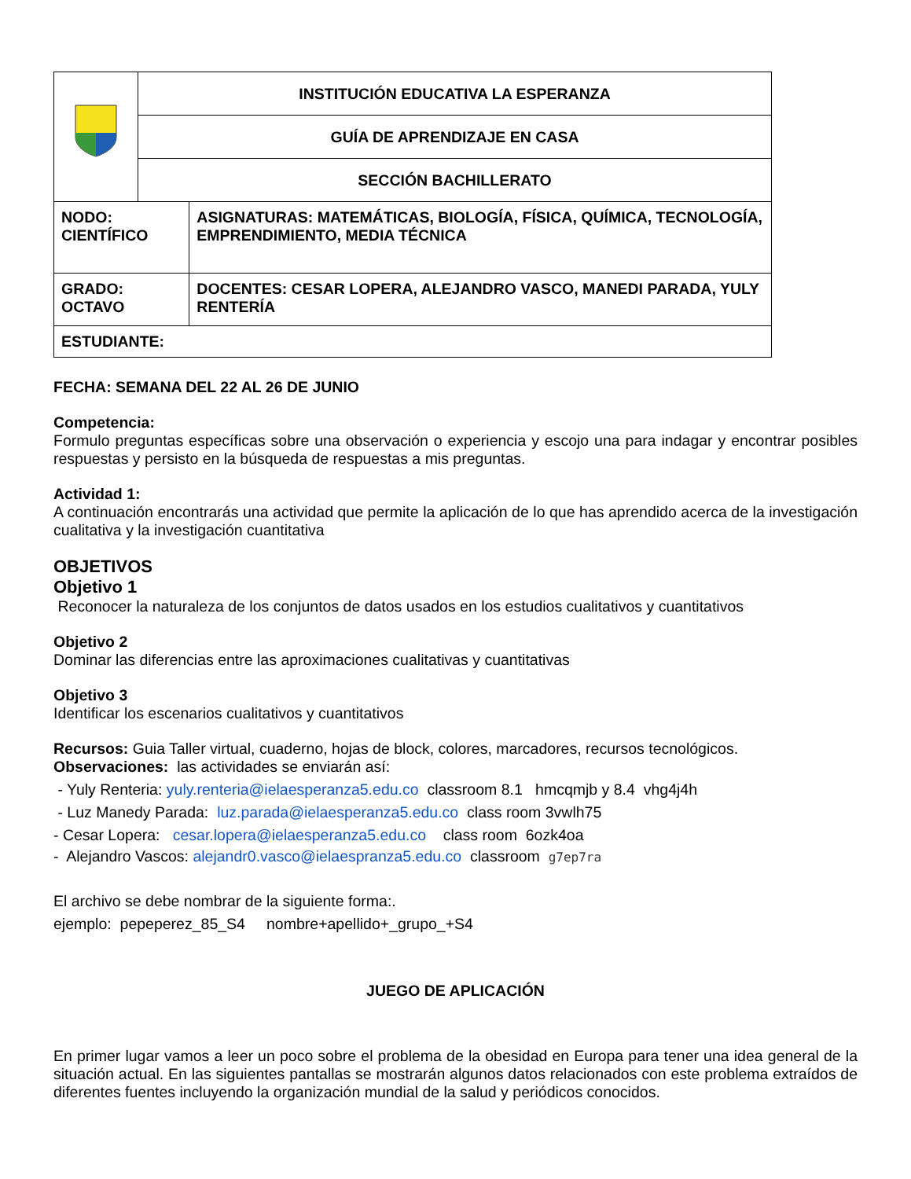| | INSTITUCIÓN EDUCATIVA LA ESPERANZA | |
| | GUÍA DE APRENDIZAJE EN CASA | |
| | SECCIÓN BACHILLERATO | |
| NODO: CIENTÍFICO | | ASIGNATURAS: MATEMÁTICAS, BIOLOGÍA, FÍSICA, QUÍMICA, TECNOLOGÍA, EMPRENDIMIENTO, MEDIA TÉCNICA |
| GRADO: OCTAVO | | DOCENTES: CESAR LOPERA, ALEJANDRO VASCO, MANEDI PARADA, YULY RENTERÍA |
| ESTUDIANTE: | | |
FECHA: SEMANA DEL 22 AL 26 DE JUNIO
Competencia:
Formulo preguntas específicas sobre una observación o experiencia y escojo una para indagar y encontrar posibles respuestas y persisto en la búsqueda de respuestas a mis preguntas.
Actividad 1:
A continuación encontrarás una actividad que permite la aplicación de lo que has aprendido acerca de la investigación cualitativa y la investigación cuantitativa
OBJETIVOS
Objetivo 1
Reconocer la naturaleza de los conjuntos de datos usados en los estudios cualitativos y cuantitativos
Objetivo 2
Dominar las diferencias entre las aproximaciones cualitativas y cuantitativas
Objetivo 3
Identificar los escenarios cualitativos y cuantitativos
Recursos: Guia Taller virtual, cuaderno, hojas de block, colores, marcadores, recursos tecnológicos.
Observaciones: las actividades se enviarán así:
- Yuly Renteria: yuly.renteria@ielaesperanza5.edu.co classroom 8.1 hmcqmjb y 8.4 vhg4j4h
- Luz Manedy Parada: luz.parada@ielaesperanza5.edu.co class room 3vwlh75
- Cesar Lopera: cesar.lopera@ielaesperanza5.edu.co class room 6ozk4oa
- Alejandro Vascos: alejandr0.vasco@ielaespranza5.edu.co classroom g7ep7ra
El archivo se debe nombrar de la siguiente forma:.
ejemplo: pepeperez_85_S4 nombre+apellido+_grupo_+S4
JUEGO DE APLICACIÓN
En primer lugar vamos a leer un poco sobre el problema de la obesidad en Europa para tener una idea general de la situación actual. En las siguientes pantallas se mostrarán algunos datos relacionados con este problema extraídos de diferentes fuentes incluyendo la organización mundial de la salud y periódicos conocidos.